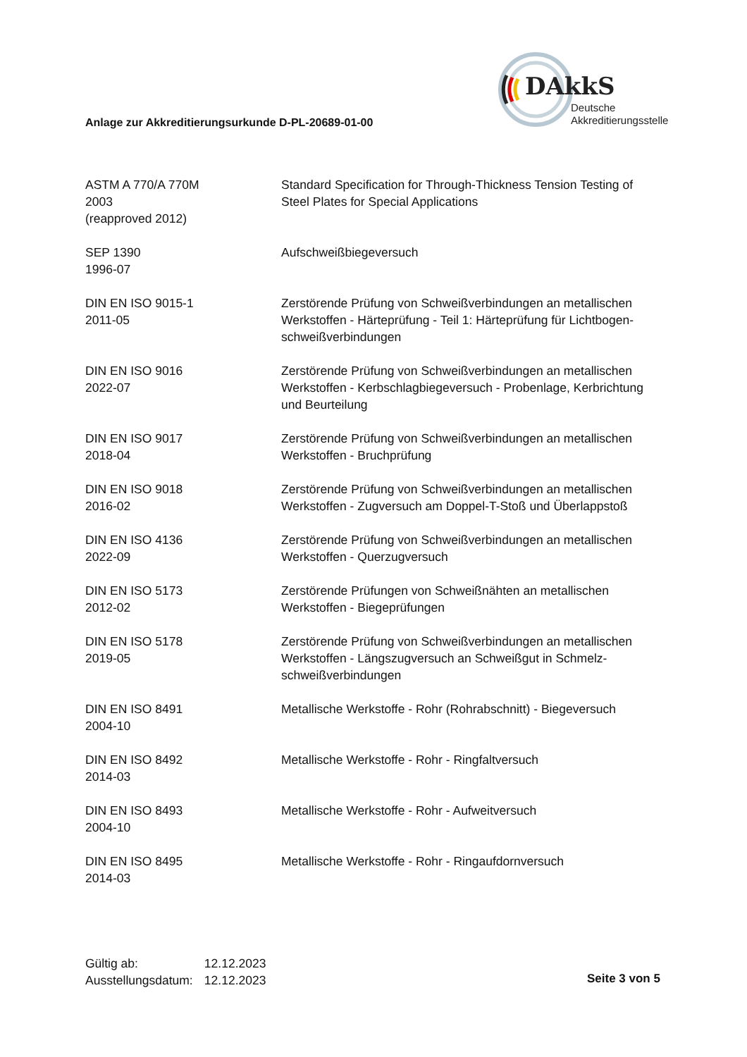DAkkS
Deutsche
Akkreditierungsstelle
Anlage zur Akkreditierungsurkunde D-PL-20689-01-00
| ASTM A 770/A 770M 2003 (reapproved 2012) | Standard Specification for Through-Thickness Tension Testing of Steel Plates for Special Applications |
| SEP 1390 1996-07 | Aufschweißbiegeversuch |
| DIN EN ISO 9015-1 2011-05 | Zerstörende Prüfung von Schweißverbindungen an metallischen Werkstoffen - Härteprüfung - Teil 1: Härteprüfung für Lichtbogen-schweißverbindungen |
| DIN EN ISO 9016 2022-07 | Zerstörende Prüfung von Schweißverbindungen an metallischen Werkstoffen - Kerbschlagbiegeversuch - Probenlage, Kerbrichtung und Beurteilung |
| DIN EN ISO 9017 2018-04 | Zerstörende Prüfung von Schweißverbindungen an metallischen Werkstoffen - Bruchprüfung |
| DIN EN ISO 9018 2016-02 | Zerstörende Prüfung von Schweißverbindungen an metallischen Werkstoffen - Zugversuch am Doppel-T-Stoß und Überlappstoß |
| DIN EN ISO 4136 2022-09 | Zerstörende Prüfung von Schweißverbindungen an metallischen Werkstoffen - Querzugversuch |
| DIN EN ISO 5173 2012-02 | Zerstörende Prüfungen von Schweißnähten an metallischen Werkstoffen - Biegeprüfungen |
| DIN EN ISO 5178 2019-05 | Zerstörende Prüfung von Schweißverbindungen an metallischen Werkstoffen - Längszugversuch an Schweißgut in Schmelz-schweißverbindungen |
| DIN EN ISO 8491 2004-10 | Metallische Werkstoffe - Rohr (Rohrabschnitt) - Biegeversuch |
| DIN EN ISO 8492 2014-03 | Metallische Werkstoffe - Rohr - Ringfaltversuch |
| DIN EN ISO 8493 2004-10 | Metallische Werkstoffe - Rohr - Aufweitversuch |
| DIN EN ISO 8495 2014-03 | Metallische Werkstoffe - Rohr - Ringaufdornversuch |
Gültig ab: 12.12.2023
Ausstellungsdatum: 12.12.2023
Seite 3 von 5